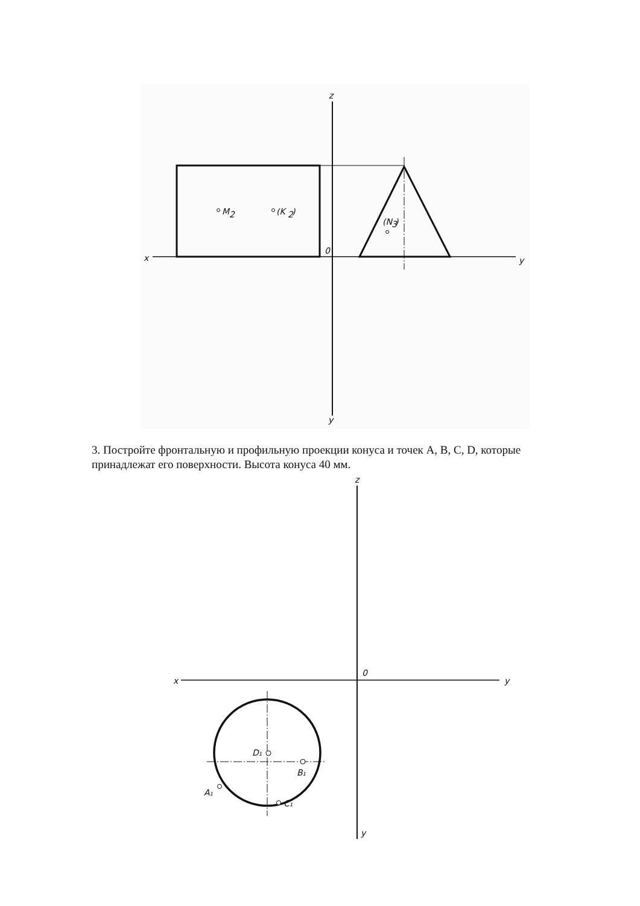z
x
0
y
y
M
2
(K
2
)
(N
3
)
3. Постройте фронтальную и профильную проекции конуса и точек A, B, C, D, которые принадлежат его поверхности. Высота конуса 40 мм.
z
x
0
y
y
D₁
B₁
A₁
C₁